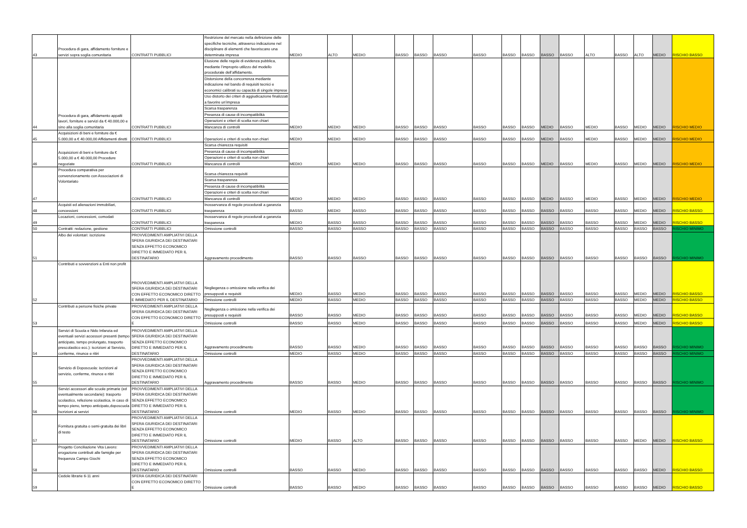| 43 | Procedura di gara, affidamento forniture e servizi sopra soglia comunitaria | CONTRATTI PUBBLICI | Restrizione del mercato nella definizione delle specifiche tecniche, attraverso indicazione nel disciplinare di elementi che favoriscano una determinata impresa | MEDIO | ALTO | MEDIO | BASSO | BASSO | BASSO | BASSO | BASSO | BASSO | BASSO | BASSO | ALTO | BASSO | ALTO | MEDIO | RISCHIO BASSO |
| 44 | Procedura di gara, affidamento appalti lavori, forniture e servizi da € 40.000,00 e sino alla soglia comunitaria | CONTRATTI PUBBLICI | Elusione delle regole di evidenza pubblica, mediante l’improprio utilizzo del modello procedurale dell’affidamento. Distorsione della concorrenza mediante indicazione nel bando di requisiti tecnici e economici calibrati su capacità di singole imprese Uso distorto dei criteri di aggiudicazione finalizzati a favorire un’impresa Scarsa trasparenza Presenza di cause di incompatibilità Operazioni e criteri di scelta non chiari Mancanza di controlli | MEDIO | MEDIO | MEDIO | BASSO | BASSO | BASSO | BASSO | BASSO | BASSO | MEDIO | BASSO | MEDIO | BASSO | MEDIO | MEDIO | RISCHIO MEDIO |
| 45 | Acquisizioni di beni e forniture da € 5.000,00 a € 40.000,00 Affidamenti diretti | CONTRATTI PUBBLICI | Operazioni e criteri di scelta non chiari | MEDIO | MEDIO | MEDIO | BASSO | BASSO | BASSO | BASSO | BASSO | BASSO | MEDIO | BASSO | MEDIO | BASSO | MEDIO | MEDIO | RISCHIO MEDIO |
| 46 | Acquisizioni di beni e forniture da € 5.000,00 a € 40.000,00 Procedure negoziate | CONTRATTI PUBBLICI | Scarsa chiarezza requisiti Presenza di cause di incompatibilità Operazioni e criteri di scelta non chiari Mancanza di controlli | MEDIO | MEDIO | MEDIO | BASSO | BASSO | BASSO | BASSO | BASSO | BASSO | MEDIO | BASSO | MEDIO | BASSO | MEDIO | MEDIO | RISCHIO MEDIO |
| 47 | Procedura comparativa per convenzionamento con Associazioni di Volontariato | CONTRATTI PUBBLICI | Scarsa chiarezza requisiti Scarsa trasparenza Presenza di cause di incompatibilità Operazioni e criteri di scelta non chiari Mancanza di controlli | MEDIO | MEDIO | MEDIO | BASSO | BASSO | BASSO | BASSO | BASSO | BASSO | MEDIO | BASSO | MEDIO | BASSO | MEDIO | MEDIO | RISCHIO MEDIO |
| 48 | Acquisti ed alienazioni immobiliari, concessioni | CONTRATTI PUBBLICI | Inosservanza di regole procedurali a garanzia trasparenza | BASSO | MEDIO | BASSO | BASSO | BASSO | BASSO | BASSO | BASSO | BASSO | BASSO | BASSO | BASSO | BASSO | MEDIO | MEDIO | RISCHIO BASSO |
| 49 | Locazioni, concessioni, comodati | CONTRATTI PUBBLICI | Inosservanza di regole procedurali a garanzia trasparenza | MEDIO | BASSO | BASSO | BASSO | BASSO | BASSO | BASSO | BASSO | BASSO | BASSO | BASSO | BASSO | BASSO | MEDIO | MEDIO | RISCHIO BASSO |
| 50 | Contratti: redazione, gestione | CONTRATTI PUBBLICI | Omissione controlli | BASSO | BASSO | BASSO | BASSO | BASSO | BASSO | BASSO | BASSO | BASSO | BASSO | BASSO | BASSO | BASSO | BASSO | BASSO | RISCHIO MINIMO |
| 51 | Albo dei volontari: iscrizione | PROVVEDIMENTI AMPLIATIVI DELLA SFERA GIURIDICA DEI DESTINATARI SENZA EFFETTO ECONOMICO DIRETTO E IMMEDIATO PER IL DESTINATARIO | Aggravamento procedimento | BASSO | BASSO | BASSO | BASSO | BASSO | BASSO | BASSO | BASSO | BASSO | BASSO | BASSO | BASSO | BASSO | BASSO | BASSO | RISCHIO MINIMO |
| 52 | Contributi e sovvenzioni a Enti non profit | PROVVEDIMENTI AMPLIATIVI DELLA SFERA GIURIDICA DEI DESTINATARI CON EFFETTO ECONOMICO DIRETTO E IMMEDIATO PER IL DESTINATARIO | Negliegenza o omissione nella verifica dei presupposti e requisiti | MEDIO | BASSO | MEDIO | BASSO | BASSO | BASSO | BASSO | BASSO | BASSO | BASSO | BASSO | BASSO | BASSO | MEDIO | MEDIO | RISCHIO BASSO |
| | | | Omissione controlli | MEDIO | BASSO | MEDIO | BASSO | BASSO | BASSO | BASSO | BASSO | BASSO | BASSO | BASSO | BASSO | BASSO | MEDIO | MEDIO | RISCHIO BASSO |
| 53 | Contributi a persone fisiche private | PROVVEDIMENTI AMPLIATIVI DELLA SFERA GIURIDICA DEI DESTINATARI CON EFFETTO ECONOMICO DIRETTO E | Negliegenza o omissione nella verifica dei presupposti e requisiti | BASSO | BASSO | MEDIO | BASSO | BASSO | BASSO | BASSO | BASSO | BASSO | BASSO | BASSO | BASSO | BASSO | MEDIO | MEDIO | RISCHIO BASSO |
| | | | Omissione controlli | BASSO | BASSO | MEDIO | BASSO | BASSO | BASSO | BASSO | BASSO | BASSO | BASSO | BASSO | BASSO | BASSO | MEDIO | MEDIO | RISCHIO BASSO |
| 54 | Servizi di Scuola e Nido Infanzia ed eventuali servizi accessori presenti (tempo anticipato, tempo prolungato, trasporto prescolastico ecc.): iscrizioni al Servizio, conferme, rinunce e ritiri | PROVVEDIMENTI AMPLIATIVI DELLA SFERA GIURIDICA DEI DESTINATARI SENZA EFFETTO ECONOMICO DIRETTO E IMMEDIATO PER IL DESTINATARIO | Aggravamento procedimento | BASSO | BASSO | MEDIO | BASSO | BASSO | BASSO | BASSO | BASSO | BASSO | BASSO | BASSO | BASSO | BASSO | BASSO | BASSO | RISCHIO MINIMO |
| | | | Omissione controlli | MEDIO | BASSO | MEDIO | BASSO | BASSO | BASSO | BASSO | BASSO | BASSO | BASSO | BASSO | BASSO | BASSO | BASSO | BASSO | RISCHIO MINIMO |
| 55 | Servizio di Doposcuola: iscrizioni al servizio, conferme, rinunce e ritiri | PROVVEDIMENTI AMPLIATIVI DELLA SFERA GIURIDICA DEI DESTINATARI SENZA EFFETTO ECONOMICO DIRETTO E IMMEDIATO PER IL DESTINATARIO | Aggravamento procedimento | BASSO | BASSO | MEDIO | BASSO | BASSO | BASSO | BASSO | BASSO | BASSO | BASSO | BASSO | BASSO | BASSO | BASSO | BASSO | RISCHIO MINIMO |
| 56 | Servizi accessori alle scuole primarie (ed eventualmente secondarie): trasporto scolastico, refezione scolastica, in caso di tempo pieno, tempo anticipato,doposcuola Iscrizioni ai servizi | PROVVEDIMENTI AMPLIATIVI DELLA SFERA GIURIDICA DEI DESTINATARI SENZA EFFETTO ECONOMICO DIRETTO E IMMEDIATO PER IL DESTINATARIO | Omissione controlli | MEDIO | BASSO | MEDIO | BASSO | BASSO | BASSO | BASSO | BASSO | BASSO | BASSO | BASSO | BASSO | BASSO | BASSO | BASSO | RISCHIO MINIMO |
| 57 | Fornitura gratuita o semi-gratuita dei libri di testo | PROVVEDIMENTI AMPLIATIVI DELLA SFERA GIURIDICA DEI DESTINATARI SENZA EFFETTO ECONOMICO DIRETTO E IMMEDIATO PER IL DESTINATARIO | Omissione controlli | MEDIO | BASSO | ALTO | BASSO | BASSO | BASSO | BASSO | BASSO | BASSO | BASSO | BASSO | BASSO | BASSO | MEDIO | MEDIO | RISCHIO BASSO |
| 58 | Progetto Conciliazione Vita Lavoro: erogazione contributi alle famiglie per frequenza Campo Giochi | PROVVEDIMENTI AMPLIATIVI DELLA SFERA GIURIDICA DEI DESTINATARI SENZA EFFETTO ECONOMICO DIRETTO E IMMEDIATO PER IL DESTINATARIO | Omissione controlli | BASSO | BASSO | MEDIO | BASSO | BASSO | BASSO | BASSO | BASSO | BASSO | BASSO | BASSO | BASSO | BASSO | BASSO | MEDIO | RISCHIO BASSO |
| 59 | Cedole librarie 6-11 anni | SFERA GIURIDICA DEI DESTINATARI CON EFFETTO ECONOMICO DIRETTO E | Omissione controlli | BASSO | BASSO | MEDIO | BASSO | BASSO | BASSO | BASSO | BASSO | BASSO | BASSO | BASSO | BASSO | BASSO | BASSO | MEDIO | RISCHIO BASSO |